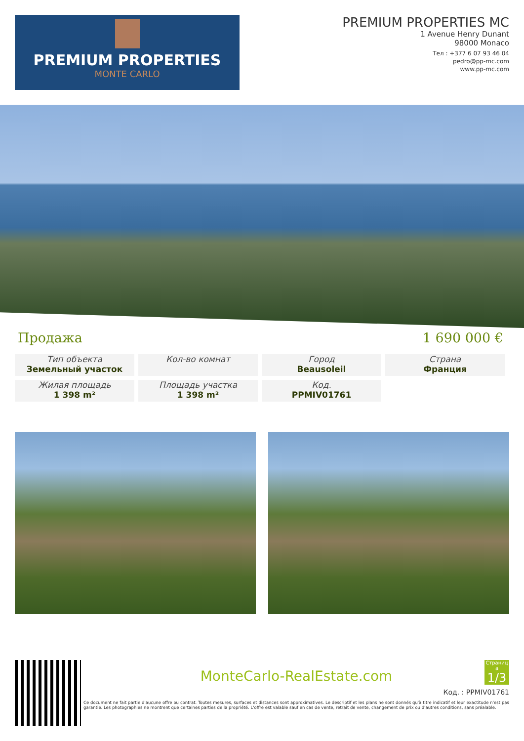PREMIUM PROPERTIES
MONTE CARLO
PREMIUM PROPERTIES MC
1 Avenue Henry Dunant
98000 Monaco
Тел : +377 6 07 93 46 04
pedro@pp-mc.com
www.pp-mc.com
Продажа 1 690 000 €
Тип объекта
Земельный участок
Кол-во комнат
Город
Beausoleil
Страна
Франция
Жилая площадь
1 398 m²
Площадь участка
1 398 m²
Код.
PPMIV01761
Страниц а
1/3
MonteCarlo-RealEstate.com
Код. : PPMIV01761
Ce document ne fait partie d'aucune offre ou contrat. Toutes mesures, surfaces et distances sont approximatives. Le descriptif et les plans ne sont donnés qu'à titre indicatif et leur exactitude n'est pas garantie. Les photographies ne montrent que certaines parties de la propriété. L'offre est valable sauf en cas de vente, retrait de vente, changement de prix ou d'autres conditions, sans préalable.